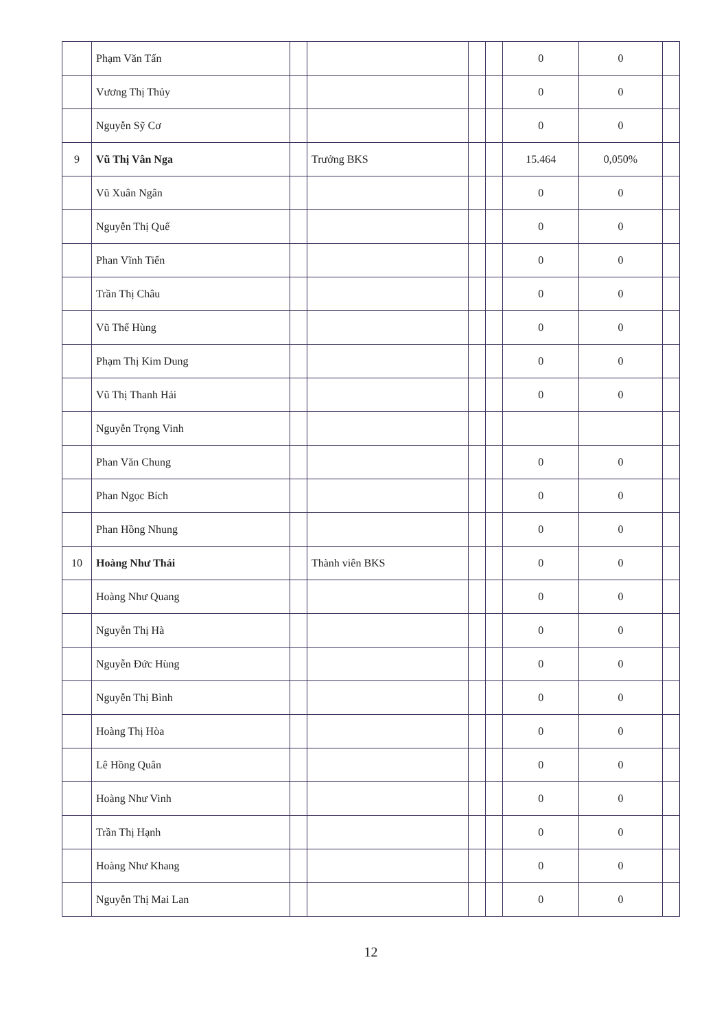| | Phạm Văn Tấn | | | | | 0 | 0 | |
| | Vương Thị Thủy | | | | | 0 | 0 | |
| | Nguyễn Sỹ Cơ | | | | | 0 | 0 | |
| 9 | Vũ Thị Vân Nga | | Trưởng BKS | | | 15.464 | 0,050% | |
| | Vũ Xuân Ngân | | | | | 0 | 0 | |
| | Nguyễn Thị Quế | | | | | 0 | 0 | |
| | Phan Vĩnh Tiến | | | | | 0 | 0 | |
| | Trần Thị Châu | | | | | 0 | 0 | |
| | Vũ Thế Hùng | | | | | 0 | 0 | |
| | Phạm Thị Kim Dung | | | | | 0 | 0 | |
| | Vũ Thị Thanh Hải | | | | | 0 | 0 | |
| | Nguyễn Trọng Vinh | | | | | | | |
| | Phan Văn Chung | | | | | 0 | 0 | |
| | Phan Ngọc Bích | | | | | 0 | 0 | |
| | Phan Hồng Nhung | | | | | 0 | 0 | |
| 10 | Hoàng Như Thái | | Thành viên BKS | | | 0 | 0 | |
| | Hoàng Như Quang | | | | | 0 | 0 | |
| | Nguyễn Thị Hà | | | | | 0 | 0 | |
| | Nguyễn Đức Hùng | | | | | 0 | 0 | |
| | Nguyễn Thị Bình | | | | | 0 | 0 | |
| | Hoàng Thị Hòa | | | | | 0 | 0 | |
| | Lê Hồng Quân | | | | | 0 | 0 | |
| | Hoàng Như Vinh | | | | | 0 | 0 | |
| | Trần Thị Hạnh | | | | | 0 | 0 | |
| | Hoàng Như Khang | | | | | 0 | 0 | |
| | Nguyễn Thị Mai Lan | | | | | 0 | 0 | |
12